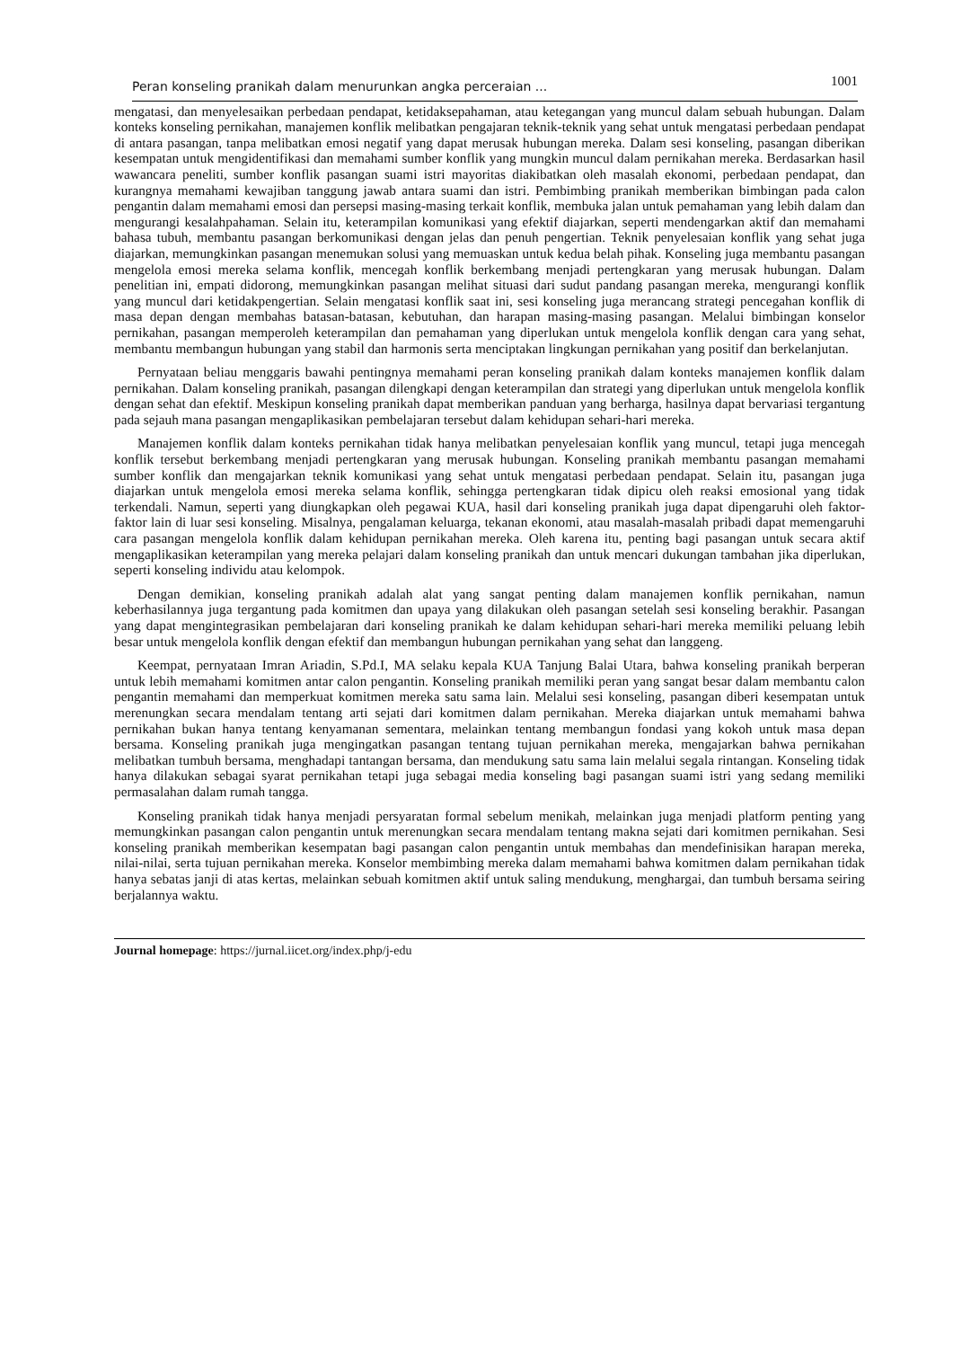Peran konseling pranikah dalam menurunkan angka perceraian ... 1001
mengatasi, dan menyelesaikan perbedaan pendapat, ketidaksepahaman, atau ketegangan yang muncul dalam sebuah hubungan. Dalam konteks konseling pernikahan, manajemen konflik melibatkan pengajaran teknik-teknik yang sehat untuk mengatasi perbedaan pendapat di antara pasangan, tanpa melibatkan emosi negatif yang dapat merusak hubungan mereka. Dalam sesi konseling, pasangan diberikan kesempatan untuk mengidentifikasi dan memahami sumber konflik yang mungkin muncul dalam pernikahan mereka. Berdasarkan hasil wawancara peneliti, sumber konflik pasangan suami istri mayoritas diakibatkan oleh masalah ekonomi, perbedaan pendapat, dan kurangnya memahami kewajiban tanggung jawab antara suami dan istri. Pembimbing pranikah memberikan bimbingan pada calon pengantin dalam memahami emosi dan persepsi masing-masing terkait konflik, membuka jalan untuk pemahaman yang lebih dalam dan mengurangi kesalahpahaman. Selain itu, keterampilan komunikasi yang efektif diajarkan, seperti mendengarkan aktif dan memahami bahasa tubuh, membantu pasangan berkomunikasi dengan jelas dan penuh pengertian. Teknik penyelesaian konflik yang sehat juga diajarkan, memungkinkan pasangan menemukan solusi yang memuaskan untuk kedua belah pihak. Konseling juga membantu pasangan mengelola emosi mereka selama konflik, mencegah konflik berkembang menjadi pertengkaran yang merusak hubungan. Dalam penelitian ini, empati didorong, memungkinkan pasangan melihat situasi dari sudut pandang pasangan mereka, mengurangi konflik yang muncul dari ketidakpengertian. Selain mengatasi konflik saat ini, sesi konseling juga merancang strategi pencegahan konflik di masa depan dengan membahas batasan-batasan, kebutuhan, dan harapan masing-masing pasangan. Melalui bimbingan konselor pernikahan, pasangan memperoleh keterampilan dan pemahaman yang diperlukan untuk mengelola konflik dengan cara yang sehat, membantu membangun hubungan yang stabil dan harmonis serta menciptakan lingkungan pernikahan yang positif dan berkelanjutan.
Pernyataan beliau menggaris bawahi pentingnya memahami peran konseling pranikah dalam konteks manajemen konflik dalam pernikahan. Dalam konseling pranikah, pasangan dilengkapi dengan keterampilan dan strategi yang diperlukan untuk mengelola konflik dengan sehat dan efektif. Meskipun konseling pranikah dapat memberikan panduan yang berharga, hasilnya dapat bervariasi tergantung pada sejauh mana pasangan mengaplikasikan pembelajaran tersebut dalam kehidupan sehari-hari mereka.
Manajemen konflik dalam konteks pernikahan tidak hanya melibatkan penyelesaian konflik yang muncul, tetapi juga mencegah konflik tersebut berkembang menjadi pertengkaran yang merusak hubungan. Konseling pranikah membantu pasangan memahami sumber konflik dan mengajarkan teknik komunikasi yang sehat untuk mengatasi perbedaan pendapat. Selain itu, pasangan juga diajarkan untuk mengelola emosi mereka selama konflik, sehingga pertengkaran tidak dipicu oleh reaksi emosional yang tidak terkendali. Namun, seperti yang diungkapkan oleh pegawai KUA, hasil dari konseling pranikah juga dapat dipengaruhi oleh faktor-faktor lain di luar sesi konseling. Misalnya, pengalaman keluarga, tekanan ekonomi, atau masalah-masalah pribadi dapat memengaruhi cara pasangan mengelola konflik dalam kehidupan pernikahan mereka. Oleh karena itu, penting bagi pasangan untuk secara aktif mengaplikasikan keterampilan yang mereka pelajari dalam konseling pranikah dan untuk mencari dukungan tambahan jika diperlukan, seperti konseling individu atau kelompok.
Dengan demikian, konseling pranikah adalah alat yang sangat penting dalam manajemen konflik pernikahan, namun keberhasilannya juga tergantung pada komitmen dan upaya yang dilakukan oleh pasangan setelah sesi konseling berakhir. Pasangan yang dapat mengintegrasikan pembelajaran dari konseling pranikah ke dalam kehidupan sehari-hari mereka memiliki peluang lebih besar untuk mengelola konflik dengan efektif dan membangun hubungan pernikahan yang sehat dan langgeng.
Keempat, pernyataan Imran Ariadin, S.Pd.I, MA selaku kepala KUA Tanjung Balai Utara, bahwa konseling pranikah berperan untuk lebih memahami komitmen antar calon pengantin. Konseling pranikah memiliki peran yang sangat besar dalam membantu calon pengantin memahami dan memperkuat komitmen mereka satu sama lain. Melalui sesi konseling, pasangan diberi kesempatan untuk merenungkan secara mendalam tentang arti sejati dari komitmen dalam pernikahan. Mereka diajarkan untuk memahami bahwa pernikahan bukan hanya tentang kenyamanan sementara, melainkan tentang membangun fondasi yang kokoh untuk masa depan bersama. Konseling pranikah juga mengingatkan pasangan tentang tujuan pernikahan mereka, mengajarkan bahwa pernikahan melibatkan tumbuh bersama, menghadapi tantangan bersama, dan mendukung satu sama lain melalui segala rintangan. Konseling tidak hanya dilakukan sebagai syarat pernikahan tetapi juga sebagai media konseling bagi pasangan suami istri yang sedang memiliki permasalahan dalam rumah tangga.
Konseling pranikah tidak hanya menjadi persyaratan formal sebelum menikah, melainkan juga menjadi platform penting yang memungkinkan pasangan calon pengantin untuk merenungkan secara mendalam tentang makna sejati dari komitmen pernikahan. Sesi konseling pranikah memberikan kesempatan bagi pasangan calon pengantin untuk membahas dan mendefinisikan harapan mereka, nilai-nilai, serta tujuan pernikahan mereka. Konselor membimbing mereka dalam memahami bahwa komitmen dalam pernikahan tidak hanya sebatas janji di atas kertas, melainkan sebuah komitmen aktif untuk saling mendukung, menghargai, dan tumbuh bersama seiring berjalannya waktu.
Journal homepage: https://jurnal.iicet.org/index.php/j-edu